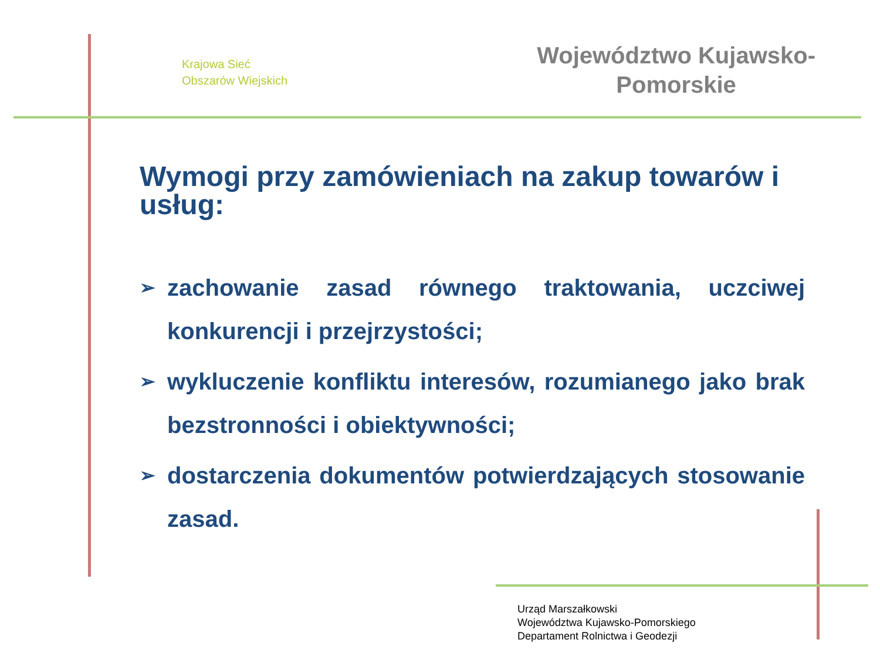Krajowa Sieć
Obszarów Wiejskich
Województwo Kujawsko-
Pomorskie
Wymogi przy zamówieniach na zakup towarów i usług:
➢ zachowanie zasad równego traktowania, uczciwej konkurencji i przejrzystości;
➢ wykluczenie konfliktu interesów, rozumianego jako brak bezstronności i obiektywności;
➢ dostarczenia dokumentów potwierdzających stosowanie zasad.
Urząd Marszałkowski
Województwa Kujawsko-Pomorskiego
Departament Rolnictwa i Geodezji